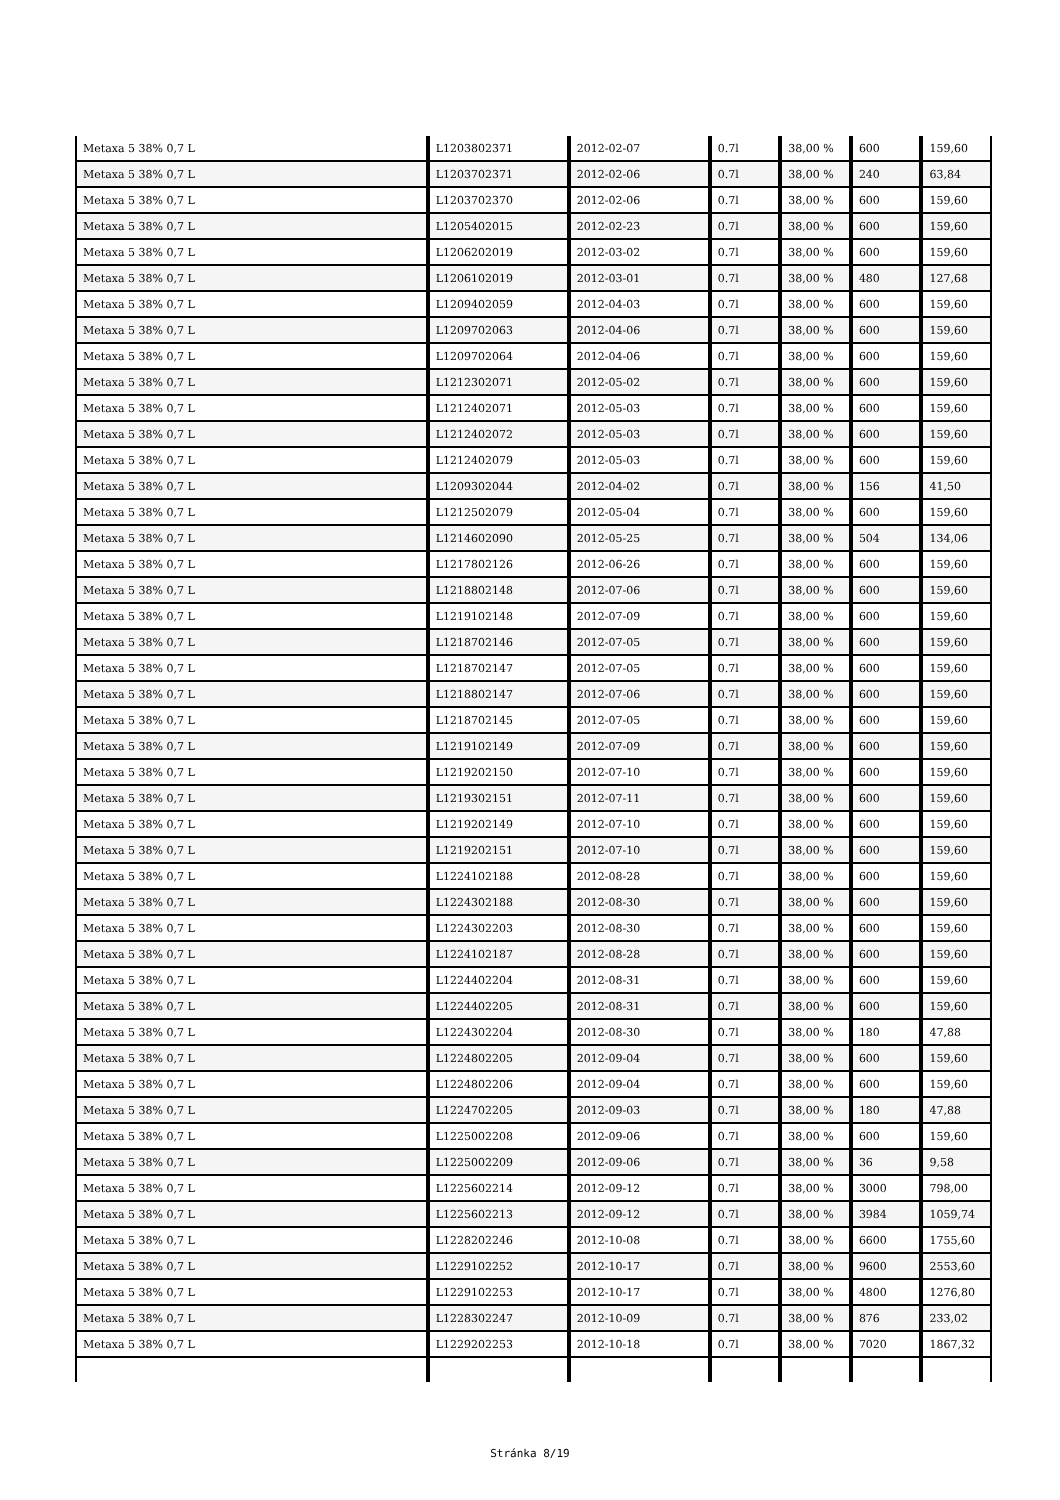| Metaxa 5 38% 0,7 L | L1203802371 | 2012-02-07 | 0.7l | 38,00 % | 600 | 159,60 |
| Metaxa 5 38% 0,7 L | L1203702371 | 2012-02-06 | 0.7l | 38,00 % | 240 | 63,84 |
| Metaxa 5 38% 0,7 L | L1203702370 | 2012-02-06 | 0.7l | 38,00 % | 600 | 159,60 |
| Metaxa 5 38% 0,7 L | L1205402015 | 2012-02-23 | 0.7l | 38,00 % | 600 | 159,60 |
| Metaxa 5 38% 0,7 L | L1206202019 | 2012-03-02 | 0.7l | 38,00 % | 600 | 159,60 |
| Metaxa 5 38% 0,7 L | L1206102019 | 2012-03-01 | 0.7l | 38,00 % | 480 | 127,68 |
| Metaxa 5 38% 0,7 L | L1209402059 | 2012-04-03 | 0.7l | 38,00 % | 600 | 159,60 |
| Metaxa 5 38% 0,7 L | L1209702063 | 2012-04-06 | 0.7l | 38,00 % | 600 | 159,60 |
| Metaxa 5 38% 0,7 L | L1209702064 | 2012-04-06 | 0.7l | 38,00 % | 600 | 159,60 |
| Metaxa 5 38% 0,7 L | L1212302071 | 2012-05-02 | 0.7l | 38,00 % | 600 | 159,60 |
| Metaxa 5 38% 0,7 L | L1212402071 | 2012-05-03 | 0.7l | 38,00 % | 600 | 159,60 |
| Metaxa 5 38% 0,7 L | L1212402072 | 2012-05-03 | 0.7l | 38,00 % | 600 | 159,60 |
| Metaxa 5 38% 0,7 L | L1212402079 | 2012-05-03 | 0.7l | 38,00 % | 600 | 159,60 |
| Metaxa 5 38% 0,7 L | L1209302044 | 2012-04-02 | 0.7l | 38,00 % | 156 | 41,50 |
| Metaxa 5 38% 0,7 L | L1212502079 | 2012-05-04 | 0.7l | 38,00 % | 600 | 159,60 |
| Metaxa 5 38% 0,7 L | L1214602090 | 2012-05-25 | 0.7l | 38,00 % | 504 | 134,06 |
| Metaxa 5 38% 0,7 L | L1217802126 | 2012-06-26 | 0.7l | 38,00 % | 600 | 159,60 |
| Metaxa 5 38% 0,7 L | L1218802148 | 2012-07-06 | 0.7l | 38,00 % | 600 | 159,60 |
| Metaxa 5 38% 0,7 L | L1219102148 | 2012-07-09 | 0.7l | 38,00 % | 600 | 159,60 |
| Metaxa 5 38% 0,7 L | L1218702146 | 2012-07-05 | 0.7l | 38,00 % | 600 | 159,60 |
| Metaxa 5 38% 0,7 L | L1218702147 | 2012-07-05 | 0.7l | 38,00 % | 600 | 159,60 |
| Metaxa 5 38% 0,7 L | L1218802147 | 2012-07-06 | 0.7l | 38,00 % | 600 | 159,60 |
| Metaxa 5 38% 0,7 L | L1218702145 | 2012-07-05 | 0.7l | 38,00 % | 600 | 159,60 |
| Metaxa 5 38% 0,7 L | L1219102149 | 2012-07-09 | 0.7l | 38,00 % | 600 | 159,60 |
| Metaxa 5 38% 0,7 L | L1219202150 | 2012-07-10 | 0.7l | 38,00 % | 600 | 159,60 |
| Metaxa 5 38% 0,7 L | L1219302151 | 2012-07-11 | 0.7l | 38,00 % | 600 | 159,60 |
| Metaxa 5 38% 0,7 L | L1219202149 | 2012-07-10 | 0.7l | 38,00 % | 600 | 159,60 |
| Metaxa 5 38% 0,7 L | L1219202151 | 2012-07-10 | 0.7l | 38,00 % | 600 | 159,60 |
| Metaxa 5 38% 0,7 L | L1224102188 | 2012-08-28 | 0.7l | 38,00 % | 600 | 159,60 |
| Metaxa 5 38% 0,7 L | L1224302188 | 2012-08-30 | 0.7l | 38,00 % | 600 | 159,60 |
| Metaxa 5 38% 0,7 L | L1224302203 | 2012-08-30 | 0.7l | 38,00 % | 600 | 159,60 |
| Metaxa 5 38% 0,7 L | L1224102187 | 2012-08-28 | 0.7l | 38,00 % | 600 | 159,60 |
| Metaxa 5 38% 0,7 L | L1224402204 | 2012-08-31 | 0.7l | 38,00 % | 600 | 159,60 |
| Metaxa 5 38% 0,7 L | L1224402205 | 2012-08-31 | 0.7l | 38,00 % | 600 | 159,60 |
| Metaxa 5 38% 0,7 L | L1224302204 | 2012-08-30 | 0.7l | 38,00 % | 180 | 47,88 |
| Metaxa 5 38% 0,7 L | L1224802205 | 2012-09-04 | 0.7l | 38,00 % | 600 | 159,60 |
| Metaxa 5 38% 0,7 L | L1224802206 | 2012-09-04 | 0.7l | 38,00 % | 600 | 159,60 |
| Metaxa 5 38% 0,7 L | L1224702205 | 2012-09-03 | 0.7l | 38,00 % | 180 | 47,88 |
| Metaxa 5 38% 0,7 L | L1225002208 | 2012-09-06 | 0.7l | 38,00 % | 600 | 159,60 |
| Metaxa 5 38% 0,7 L | L1225002209 | 2012-09-06 | 0.7l | 38,00 % | 36 | 9,58 |
| Metaxa 5 38% 0,7 L | L1225602214 | 2012-09-12 | 0.7l | 38,00 % | 3000 | 798,00 |
| Metaxa 5 38% 0,7 L | L1225602213 | 2012-09-12 | 0.7l | 38,00 % | 3984 | 1059,74 |
| Metaxa 5 38% 0,7 L | L1228202246 | 2012-10-08 | 0.7l | 38,00 % | 6600 | 1755,60 |
| Metaxa 5 38% 0,7 L | L1229102252 | 2012-10-17 | 0.7l | 38,00 % | 9600 | 2553,60 |
| Metaxa 5 38% 0,7 L | L1229102253 | 2012-10-17 | 0.7l | 38,00 % | 4800 | 1276,80 |
| Metaxa 5 38% 0,7 L | L1228302247 | 2012-10-09 | 0.7l | 38,00 % | 876 | 233,02 |
| Metaxa 5 38% 0,7 L | L1229202253 | 2012-10-18 | 0.7l | 38,00 % | 7020 | 1867,32 |
Stránka 8/19